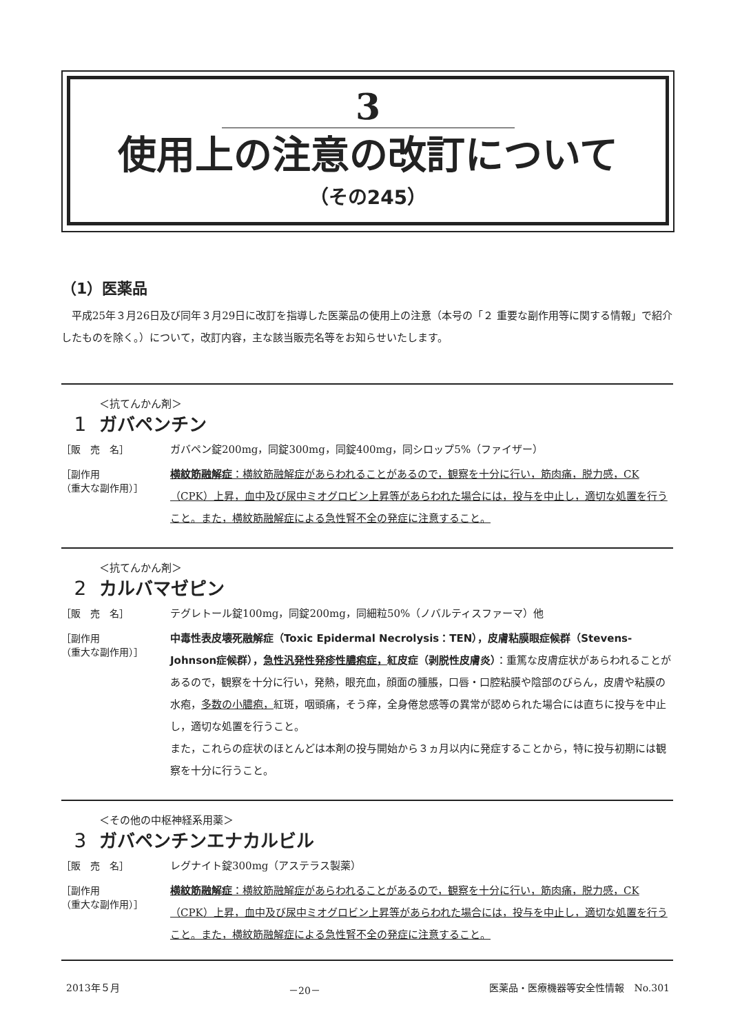3
使用上の注意の改訂について
（その245）
（1）医薬品
平成25年３月26日及び同年３月29日に改訂を指導した医薬品の使用上の注意（本号の「２ 重要な副作用等に関する情報」で紹介したものを除く。）について，改訂内容，主な該当販売名等をお知らせいたします。
1
＜抗てんかん剤＞
ガバペンチン
［販　売　名］
ガバペン錠200mg，同錠300mg，同錠400mg，同シロップ5%（ファイザー）
［副作用
（重大な副作用）］
横紋筋融解症：横紋筋融解症があらわれることがあるので，観察を十分に行い，筋肉痛，脱力感，CK（CPK）上昇，血中及び尿中ミオグロビン上昇等があらわれた場合には，投与を中止し，適切な処置を行うこと。また，横紋筋融解症による急性腎不全の発症に注意すること。
2
＜抗てんかん剤＞
カルバマゼピン
［販　売　名］
テグレトール錠100mg，同錠200mg，同細粒50%（ノバルティスファーマ）他
［副作用
（重大な副作用）］
中毒性表皮壊死融解症（Toxic Epidermal Necrolysis：TEN），皮膚粘膜眼症候群（Stevens-Johnson症候群），急性汎発性発疹性膿疱症，紅皮症（剥脱性皮膚炎）：重篤な皮膚症状があらわれることがあるので，観察を十分に行い，発熱，眼充血，顔面の腫脹，口唇・口腔粘膜や陰部のびらん，皮膚や粘膜の水疱，多数の小膿疱，紅斑，咽頭痛，そう痒，全身倦怠感等の異常が認められた場合には直ちに投与を中止し，適切な処置を行うこと。
また，これらの症状のほとんどは本剤の投与開始から３ヵ月以内に発症することから，特に投与初期には観察を十分に行うこと。
3
＜その他の中枢神経系用薬＞
ガバペンチンエナカルビル
［販　売　名］
レグナイト錠300mg（アステラス製薬）
［副作用
（重大な副作用）］
横紋筋融解症：横紋筋融解症があらわれることがあるので，観察を十分に行い，筋肉痛，脱力感，CK（CPK）上昇，血中及び尿中ミオグロビン上昇等があらわれた場合には，投与を中止し，適切な処置を行うこと。また，横紋筋融解症による急性腎不全の発症に注意すること。
2013年５月 －20－ 医薬品・医療機器等安全性情報　No.301